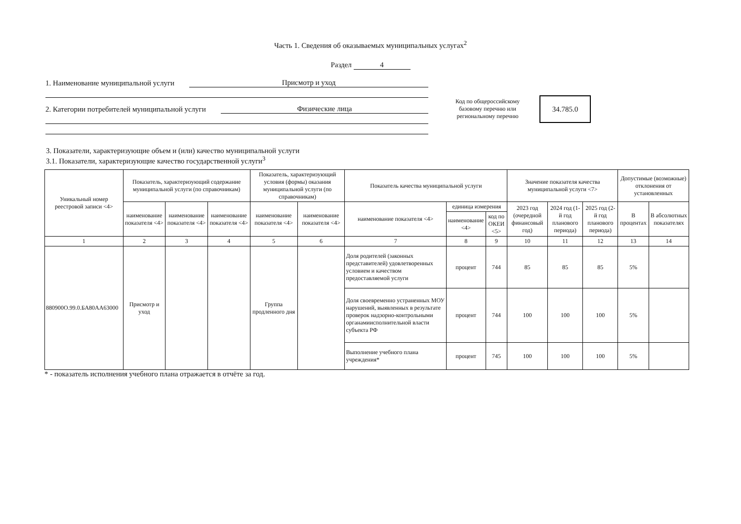Часть 1. Сведения об оказываемых муниципальных услугах<sup>2</sup>
Раздел 4
1. Наименование муниципальной услуги Присмотр и уход
2. Категории потребителей муниципальной услуги Физические лица
Код по общероссийскому базовому перечню или региональному перечню
34.785.0
3. Показатели, характеризующие объем и (или) качество муниципальной услуги
3.1. Показатели, характеризующие качество государственной услуги<sup>3</sup>
| Уникальный номер реестровой записи <4> | Показатель, характеризующий содержание муниципальной услуги (по справочникам) | | | Показатель, характеризующий условия (формы) оказания муниципальной услуги (по справочникам) | | Показатель качества муниципальной услуги | | | Значение показателя качества муниципальной услуги <7> | | | Допустимые (возможные) отклонения от установленных | |
| --- | --- | --- | --- | --- | --- | --- | --- | --- | --- | --- | --- | --- | --- |
| | наименование показателя <4> | наименование показателя <4> | наименование показателя <4> | наименование показателя <4> | наименование показателя <4> | наименование показателя <4> | единица измерения | | 2023 год (очередной финансовый год) | 2024 год (1-й год планового периода) | 2025 год (2-й год планового периода) | В процентах | В абсолютных показателях |
| | | | | | | | наименование <4> | код по ОКЕИ <5> | | | | | |
| 1 | 2 | 3 | 4 | 5 | 6 | 7 | 8 | 9 | 10 | 11 | 12 | 13 | 14 |
| 880900О.99.0.БА80АА63000 | Присмотр и уход | | | Группа продленного дня | | Доля родителей (законных представителей) удовлетворенных условием и качеством предоставляемой услуги | процент | 744 | 85 | 85 | 85 | 5% | |
| | | | | | | Доля своевременно устраненных МОУ нарушений, выявленных в результате проверок надзорно-контрольными органамиисполнительной власти субъекта РФ | процент | 744 | 100 | 100 | 100 | 5% | |
| | | | | | | Выполнение учебного плана учреждения* | процент | 745 | 100 | 100 | 100 | 5% | |
* - показатель исполнения учебного плана отражается в отчёте за год.